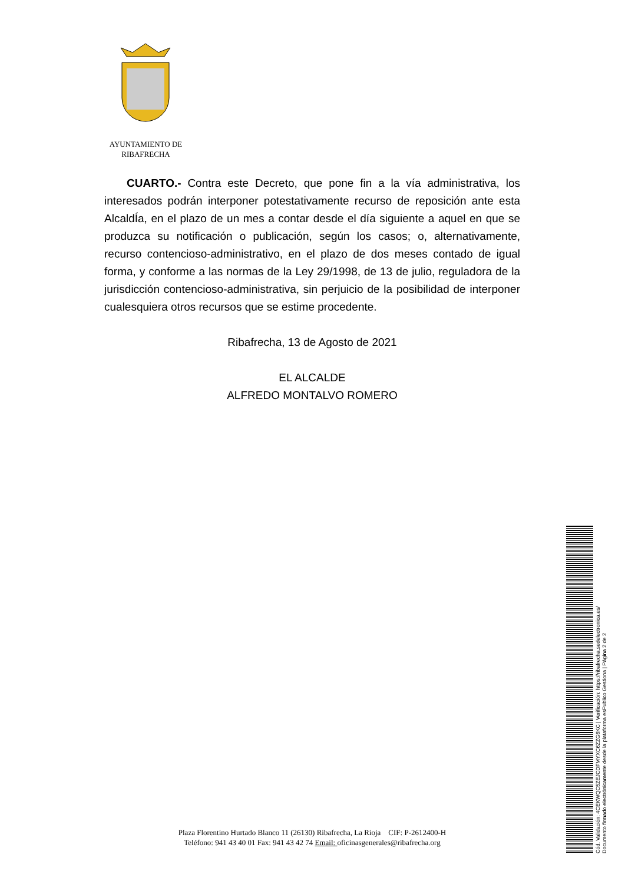AYUNTAMIENTO DE
RIBAFRECHA
CUARTO.- Contra este Decreto, que pone fin a la vía administrativa, los interesados podrán interponer potestativamente recurso de reposición ante esta AlcaldÍa, en el plazo de un mes a contar desde el día siguiente a aquel en que se produzca su notificación o publicación, según los casos; o, alternativamente, recurso contencioso-administrativo, en el plazo de dos meses contado de igual forma, y conforme a las normas de la Ley 29/1998, de 13 de julio, reguladora de la jurisdicción contencioso-administrativa, sin perjuicio de la posibilidad de interponer cualesquiera otros recursos que se estime procedente.
Ribafrecha, 13 de Agosto de 2021
EL ALCALDE
ALFREDO MONTALVO ROMERO
Plaza Florentino Hurtado Blanco 11 (26130) Ribafrecha, La Rioja CIF: P-2612400-H
Teléfono: 941 43 40 01 Fax: 941 43 42 74 Email: oficinasgenerales@ribafrecha.org
Cód. Validación: 4CEKWQC5ZEJCDFMYXC6ZZG6KC | Verificación: https://ribafrecha.sedelectronica.es/
Documento firmado electrónicamente desde la plataforma esPublico Gestiona | Página 2 de 2